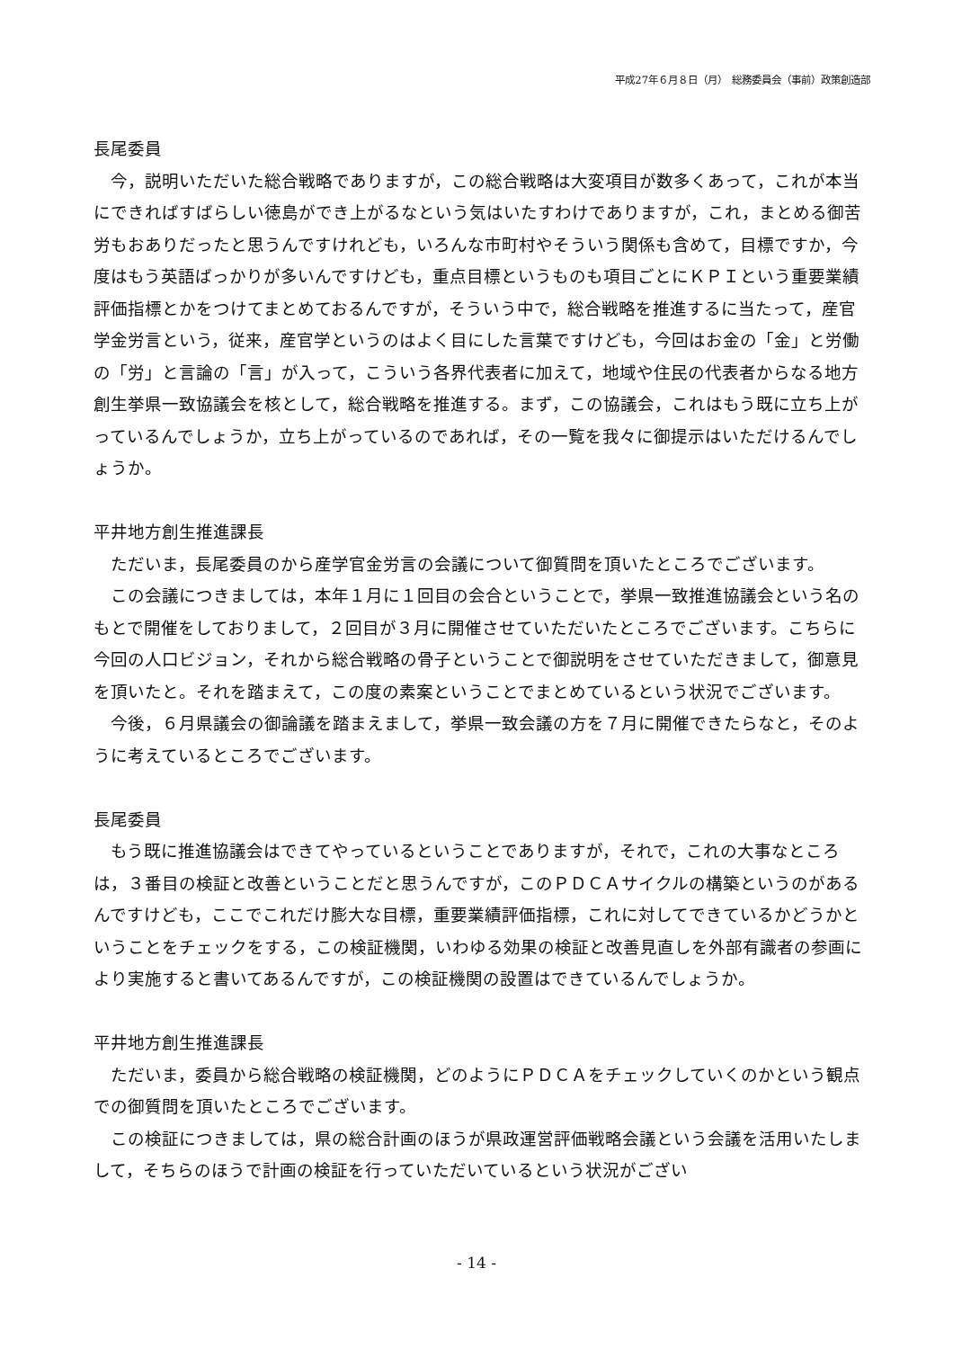平成27年６月８日（月）　総務委員会（事前）政策創造部
長尾委員
今，説明いただいた総合戦略でありますが，この総合戦略は大変項目が数多くあって，これが本当にできればすばらしい徳島ができ上がるなという気はいたすわけでありますが，これ，まとめる御苦労もおありだったと思うんですけれども，いろんな市町村やそういう関係も含めて，目標ですか，今度はもう英語ばっかりが多いんですけども，重点目標というものも項目ごとにＫＰＩという重要業績評価指標とかをつけてまとめておるんですが，そういう中で，総合戦略を推進するに当たって，産官学金労言という，従来，産官学というのはよく目にした言葉ですけども，今回はお金の「金」と労働の「労」と言論の「言」が入って，こういう各界代表者に加えて，地域や住民の代表者からなる地方創生挙県一致協議会を核として，総合戦略を推進する。まず，この協議会，これはもう既に立ち上がっているんでしょうか，立ち上がっているのであれば，その一覧を我々に御提示はいただけるんでしょうか。
平井地方創生推進課長
ただいま，長尾委員のから産学官金労言の会議について御質問を頂いたところでございます。
この会議につきましては，本年１月に１回目の会合ということで，挙県一致推進協議会という名のもとで開催をしておりまして，２回目が３月に開催させていただいたところでございます。こちらに今回の人口ビジョン，それから総合戦略の骨子ということで御説明をさせていただきまして，御意見を頂いたと。それを踏まえて，この度の素案ということでまとめているという状況でございます。
今後，６月県議会の御論議を踏まえまして，挙県一致会議の方を７月に開催できたらなと，そのように考えているところでございます。
長尾委員
もう既に推進協議会はできてやっているということでありますが，それで，これの大事なところは，３番目の検証と改善ということだと思うんですが，このＰＤＣＡサイクルの構築というのがあるんですけども，ここでこれだけ膨大な目標，重要業績評価指標，これに対してできているかどうかということをチェックをする，この検証機関，いわゆる効果の検証と改善見直しを外部有識者の参画により実施すると書いてあるんですが，この検証機関の設置はできているんでしょうか。
平井地方創生推進課長
ただいま，委員から総合戦略の検証機関，どのようにＰＤＣＡをチェックしていくのかという観点での御質問を頂いたところでございます。
この検証につきましては，県の総合計画のほうが県政運営評価戦略会議という会議を活用いたしまして，そちらのほうで計画の検証を行っていただいているという状況がござい
- 14 -